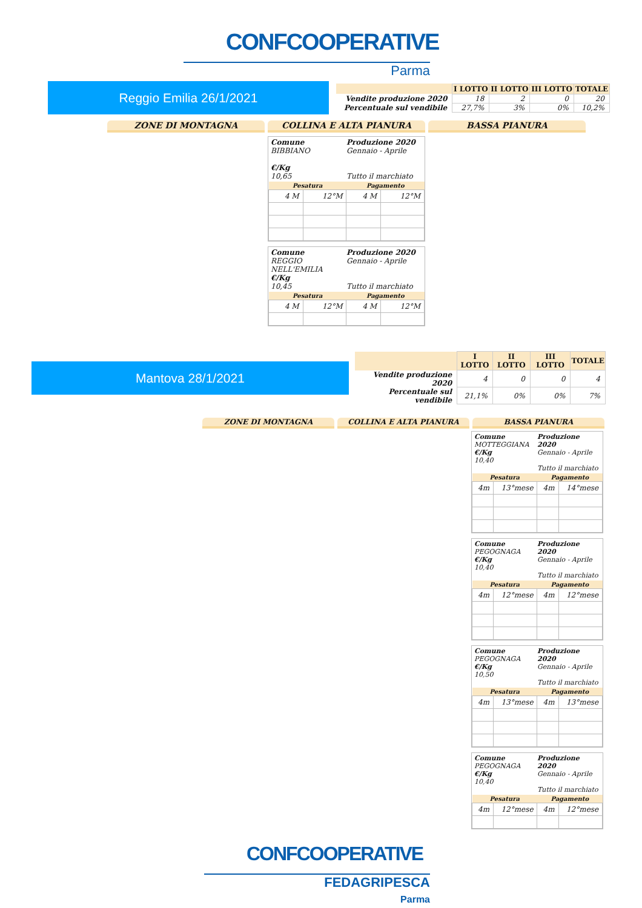CONFCOOPERATIVE
Parma
Reggio Emilia 26/1/2021
| | I LOTTO | II LOTTO | III LOTTO | TOTALE |
| --- | --- | --- | --- | --- |
| Vendite produzione 2020 | 18 | 2 | 0 | 20 |
| Percentuale sul vendibile | 27,7% | 3% | 0% | 10,2% |
ZONE DI MONTAGNA COLLINA E ALTA PIANURA BASSA PIANURA
Comune
BIBBIANO
€/Kg
10,65
Produzione 2020
Gennaio - Aprile
Tutto il marchiato
| Pesatura | | Pagamento | |
| --- | --- | --- | --- |
| 4 M | 12°M | 4 M | 12°M |
Comune
REGGIO NELL'EMILIA
€/Kg
10,45
Produzione 2020
Gennaio - Aprile
Tutto il marchiato
| Pesatura | | Pagamento | |
| --- | --- | --- | --- |
| 4 M | 12°M | 4 M | 12°M |
Mantova 28/1/2021
| | I LOTTO | II LOTTO | III LOTTO | TOTALE |
| --- | --- | --- | --- | --- |
| Vendite produzione 2020 | 4 | 0 | 0 | 4 |
| Percentuale sul vendibile | 21,1% | 0% | 0% | 7% |
ZONE DI MONTAGNA COLLINA E ALTA PIANURA BASSA PIANURA
Comune
MOTTEGGIANA
€/Kg
10,40
Produzione 2020
Gennaio - Aprile
Tutto il marchiato
| Pesatura | | Pagamento | |
| --- | --- | --- | --- |
| 4m | 13°mese | 4m | 14°mese |
Comune
PEGOGNAGA
€/Kg
10,40
Produzione 2020
Gennaio - Aprile
Tutto il marchiato
| Pesatura | | Pagamento | |
| --- | --- | --- | --- |
| 4m | 12°mese | 4m | 12°mese |
Comune
PEGOGNAGA
€/Kg
10,50
Produzione 2020
Gennaio - Aprile
Tutto il marchiato
| Pesatura | | Pagamento | |
| --- | --- | --- | --- |
| 4m | 13°mese | 4m | 13°mese |
Comune
PEGOGNAGA
€/Kg
10,40
Produzione 2020
Gennaio - Aprile
Tutto il marchiato
| Pesatura | | Pagamento | |
| --- | --- | --- | --- |
| 4m | 12°mese | 4m | 12°mese |
CONFCOOPERATIVE
FEDAGRIPESCA
Parma